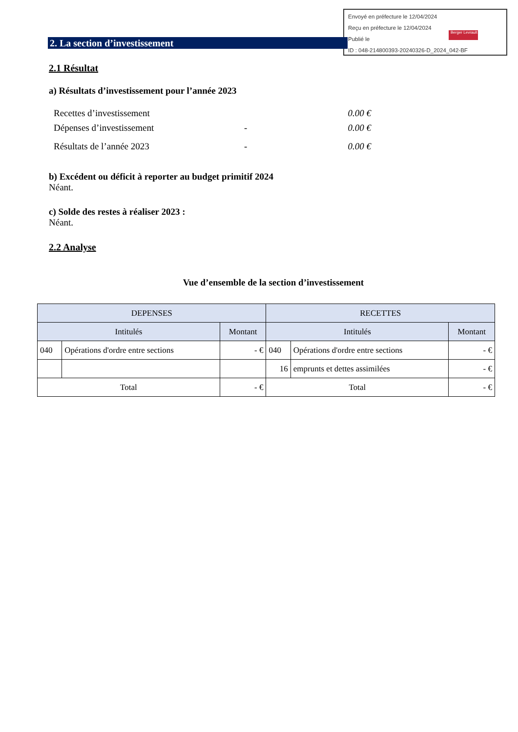Envoyé en préfecture le 12/04/2024
Reçu en préfecture le 12/04/2024
Publié le
ID : 048-214800393-20240326-D_2024_042-BF
Berger Levrault
2. La section d’investissement
2.1 Résultat
a) Résultats d’investissement pour l’année 2023
Recettes d’investissement 0.00 €
Dépenses d’investissement - 0.00 €
Résultats de l’année 2023 - 0.00 €
b) Excédent ou déficit à reporter au budget primitif 2024
Néant.
c) Solde des restes à réaliser 2023 :
Néant.
2.2 Analyse
Vue d’ensemble de la section d’investissement
| DEPENSES | | | RECETTES | | |
| --- | --- | --- | --- | --- | --- |
| Intitulés | | Montant | Intitulés | | Montant |
| 040 | Opérations d'ordre entre sections | - € | 040 | Opérations d'ordre entre sections | - € |
| | | | 16 | emprunts et dettes assimilées | - € |
| Total | | - € | Total | | - € |